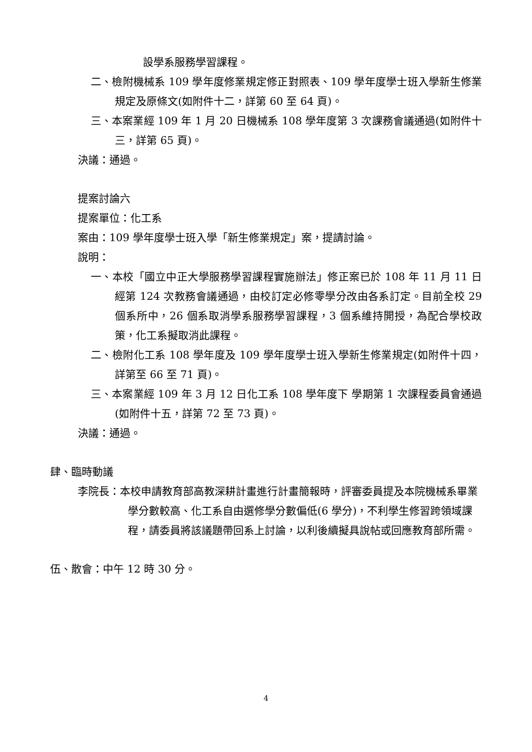設學系服務學習課程。
二、檢附機械系 109 學年度修業規定修正對照表、109 學年度學士班入學新生修業規定及原條文(如附件十二，詳第 60 至 64 頁)。
三、本案業經 109 年 1 月 20 日機械系 108 學年度第 3 次課務會議通過(如附件十三，詳第 65 頁)。
決議：通過。
提案討論六
提案單位：化工系
案由：109 學年度學士班入學「新生修業規定」案，提請討論。
說明：
一、本校「國立中正大學服務學習課程實施辦法」修正案已於 108 年 11 月 11 日經第 124 次教務會議通過，由校訂定必修零學分改由各系訂定。目前全校 29 個系所中，26 個系取消學系服務學習課程，3 個系維持開授，為配合學校政策，化工系擬取消此課程。
二、檢附化工系 108 學年度及 109 學年度學士班入學新生修業規定(如附件十四，詳第至 66 至 71 頁)。
三、本案業經 109 年 3 月 12 日化工系 108 學年度下 學期第 1 次課程委員會通過(如附件十五，詳第 72 至 73 頁)。
決議：通過。
肆、臨時動議
李院長：本校申請教育部高教深耕計畫進行計畫簡報時，評審委員提及本院機械系畢業學分數較高、化工系自由選修學分數偏低(6 學分)，不利學生修習跨領域課程，請委員將該議題帶回系上討論，以利後續擬具說帖或回應教育部所需。
伍、散會：中午 12 時 30 分。
4